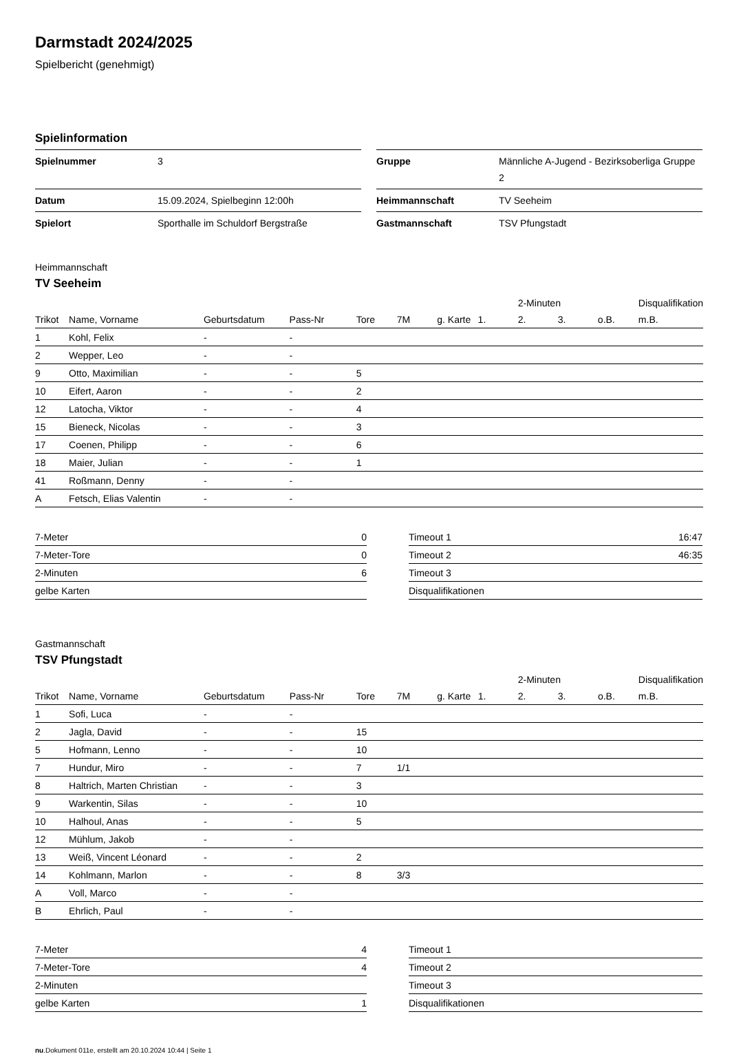Darmstadt 2024/2025
Spielbericht (genehmigt)
Spielinformation
| Spielnummer | 3 |
| Datum | 15.09.2024, Spielbeginn 12:00h |
| Spielort | Sporthalle im Schuldorf Bergstraße |
| Gruppe | Männliche A-Jugend - Bezirksoberliga Gruppe 2 |
| Heimmannschaft | TV Seeheim |
| Gastmannschaft | TSV Pfungstadt |
Heimmannschaft
TV Seeheim
| | | | | | | | | 2-Minuten | | | Disqualifikation |
| --- | --- | --- | --- | --- | --- | --- | --- | --- | --- | --- | --- |
| Trikot | Name, Vorname | Geburtsdatum | Pass-Nr | Tore | 7M | g. Karte | 1. | 2. | 3. | o.B. | m.B. |
| 1 | Kohl, Felix | - | - | | | | | | | | |
| 2 | Wepper, Leo | - | - | | | | | | | | |
| 9 | Otto, Maximilian | - | - | 5 | | | | | | | |
| 10 | Eifert, Aaron | - | - | 2 | | | | | | | |
| 12 | Latocha, Viktor | - | - | 4 | | | | | | | |
| 15 | Bieneck, Nicolas | - | - | 3 | | | | | | | |
| 17 | Coenen, Philipp | - | - | 6 | | | | | | | |
| 18 | Maier, Julian | - | - | 1 | | | | | | | |
| 41 | Roßmann, Denny | - | - | | | | | | | | |
| A | Fetsch, Elias Valentin | - | - | | | | | | | | |
| 7-Meter | 0 |
| 7-Meter-Tore | 0 |
| 2-Minuten | 6 |
| gelbe Karten | |
| Timeout 1 | 16:47 |
| Timeout 2 | 46:35 |
| Timeout 3 | |
| Disqualifikationen | |
Gastmannschaft
TSV Pfungstadt
| | | | | | | | | 2-Minuten | | | Disqualifikation |
| --- | --- | --- | --- | --- | --- | --- | --- | --- | --- | --- | --- |
| Trikot | Name, Vorname | Geburtsdatum | Pass-Nr | Tore | 7M | g. Karte | 1. | 2. | 3. | o.B. | m.B. |
| 1 | Sofi, Luca | - | - | | | | | | | | |
| 2 | Jagla, David | - | - | 15 | | | | | | | |
| 5 | Hofmann, Lenno | - | - | 10 | | | | | | | |
| 7 | Hundur, Miro | - | - | 7 | 1/1 | | | | | | |
| 8 | Haltrich, Marten Christian | - | - | 3 | | | | | | | |
| 9 | Warkentin, Silas | - | - | 10 | | | | | | | |
| 10 | Halhoul, Anas | - | - | 5 | | | | | | | |
| 12 | Mühlum, Jakob | - | - | | | | | | | | |
| 13 | Weiß, Vincent Léonard | - | - | 2 | | | | | | | |
| 14 | Kohlmann, Marlon | - | - | 8 | 3/3 | | | | | | |
| A | Voll, Marco | - | - | | | | | | | | |
| B | Ehrlich, Paul | - | - | | | | | | | | |
| 7-Meter | 4 |
| 7-Meter-Tore | 4 |
| 2-Minuten | |
| gelbe Karten | 1 |
| Timeout 1 | |
| Timeout 2 | |
| Timeout 3 | |
| Disqualifikationen | |
nu.Dokument 011e, erstellt am 20.10.2024 10:44 | Seite 1